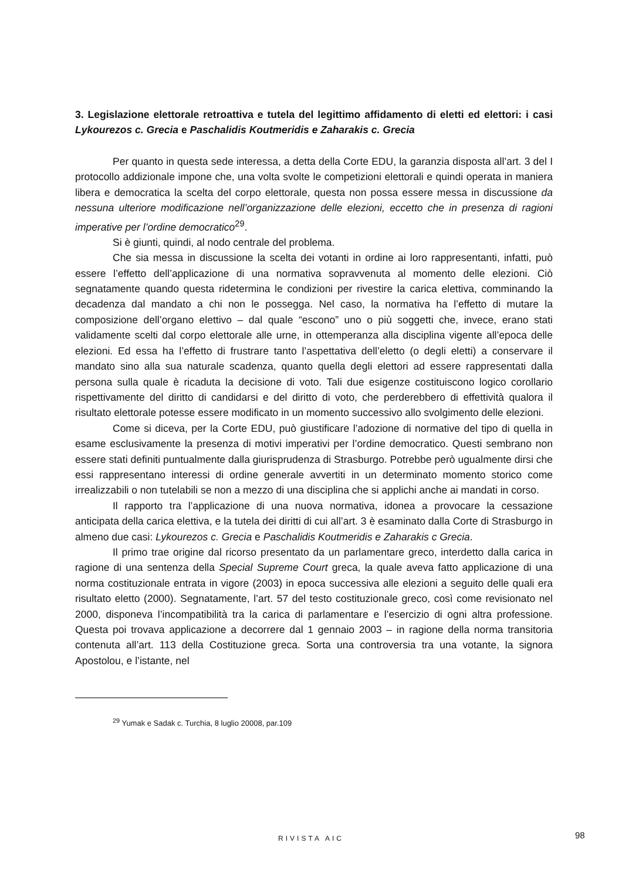3. Legislazione elettorale retroattiva e tutela del legittimo affidamento di eletti ed elettori: i casi Lykourezos c. Grecia e Paschalidis Koutmeridis e Zaharakis c. Grecia
Per quanto in questa sede interessa, a detta della Corte EDU, la garanzia disposta all’art. 3 del I protocollo addizionale impone che, una volta svolte le competizioni elettorali e quindi operata in maniera libera e democratica la scelta del corpo elettorale, questa non possa essere messa in discussione da nessuna ulteriore modificazione nell’organizzazione delle elezioni, eccetto che in presenza di ragioni imperative per l’ordine democratico<sup>29</sup>.
Si è giunti, quindi, al nodo centrale del problema.
Che sia messa in discussione la scelta dei votanti in ordine ai loro rappresentanti, infatti, può essere l’effetto dell’applicazione di una normativa sopravvenuta al momento delle elezioni. Ciò segnatamente quando questa ridetermina le condizioni per rivestire la carica elettiva, comminando la decadenza dal mandato a chi non le possegga. Nel caso, la normativa ha l’effetto di mutare la composizione dell’organo elettivo – dal quale “escono” uno o più soggetti che, invece, erano stati validamente scelti dal corpo elettorale alle urne, in ottemperanza alla disciplina vigente all’epoca delle elezioni. Ed essa ha l’effetto di frustrare tanto l’aspettativa dell’eletto (o degli eletti) a conservare il mandato sino alla sua naturale scadenza, quanto quella degli elettori ad essere rappresentati dalla persona sulla quale è ricaduta la decisione di voto. Tali due esigenze costituiscono logico corollario rispettivamente del diritto di candidarsi e del diritto di voto, che perderebbero di effettività qualora il risultato elettorale potesse essere modificato in un momento successivo allo svolgimento delle elezioni.
Come si diceva, per la Corte EDU, può giustificare l’adozione di normative del tipo di quella in esame esclusivamente la presenza di motivi imperativi per l’ordine democratico. Questi sembrano non essere stati definiti puntualmente dalla giurisprudenza di Strasburgo. Potrebbe però ugualmente dirsi che essi rappresentano interessi di ordine generale avvertiti in un determinato momento storico come irrealizzabili o non tutelabili se non a mezzo di una disciplina che si applichi anche ai mandati in corso.
Il rapporto tra l’applicazione di una nuova normativa, idonea a provocare la cessazione anticipata della carica elettiva, e la tutela dei diritti di cui all’art. 3 è esaminato dalla Corte di Strasburgo in almeno due casi: Lykourezos c. Grecia e Paschalidis Koutmeridis e Zaharakis c Grecia.
Il primo trae origine dal ricorso presentato da un parlamentare greco, interdetto dalla carica in ragione di una sentenza della Special Supreme Court greca, la quale aveva fatto applicazione di una norma costituzionale entrata in vigore (2003) in epoca successiva alle elezioni a seguito delle quali era risultato eletto (2000). Segnatamente, l’art. 57 del testo costituzionale greco, così come revisionato nel 2000, disponeva l’incompatibilità tra la carica di parlamentare e l’esercizio di ogni altra professione. Questa poi trovava applicazione a decorrere dal 1 gennaio 2003 – in ragione della norma transitoria contenuta all’art. 113 della Costituzione greca. Sorta una controversia tra una votante, la signora Apostolou, e l’istante, nel
<sup>29</sup> Yumak e Sadak c. Turchia, 8 luglio 20008, par.109
RIVISTA AIC 98